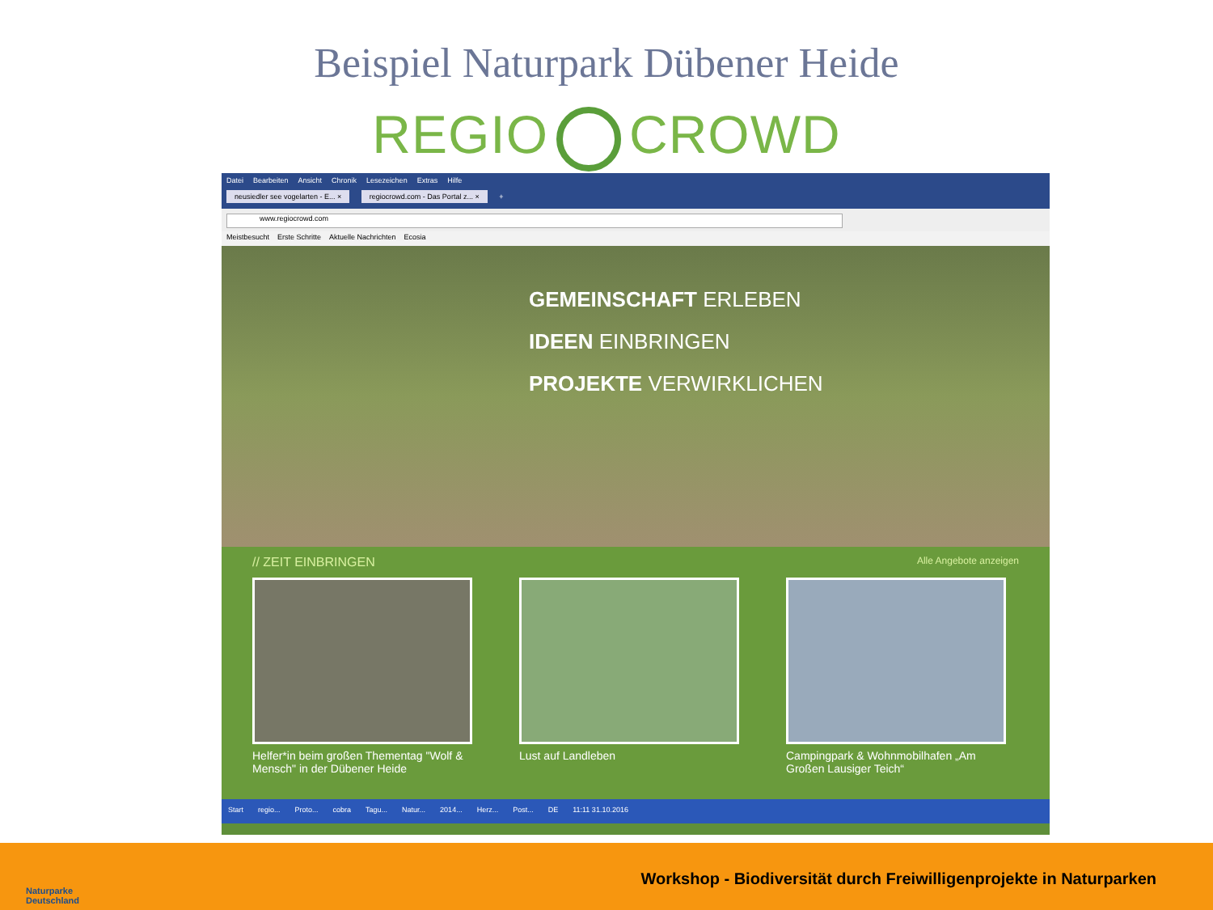Beispiel Naturpark Dübener Heide
REGIO CROWD
Datei Bearbeiten Ansicht Chronik Lesezeichen Extras Hilfe
neusiedler see vogelarten - E... × regiocrowd.com - Das Portal z... × +
www.regiocrowd.com
Meistbesucht Erste Schritte Aktuelle Nachrichten Ecosia
GEMEINSCHAFT ERLEBEN
IDEEN EINBRINGEN
PROJEKTE VERWIRKLICHEN
// ZEIT EINBRINGEN Alle Angebote anzeigen
Helfer*in beim großen Thementag "Wolf & Mensch" in der Dübener Heide
Lust auf Landleben Campingpark & Wohnmobilhafen „Am Großen Lausiger Teich“
Start regio... Proto... cobra Tagu... Natur... 2014... Herz... Post... DE 11:11 31.10.2016
Naturparke
Deutschland
Workshop - Biodiversität durch Freiwilligenprojekte in Naturparken